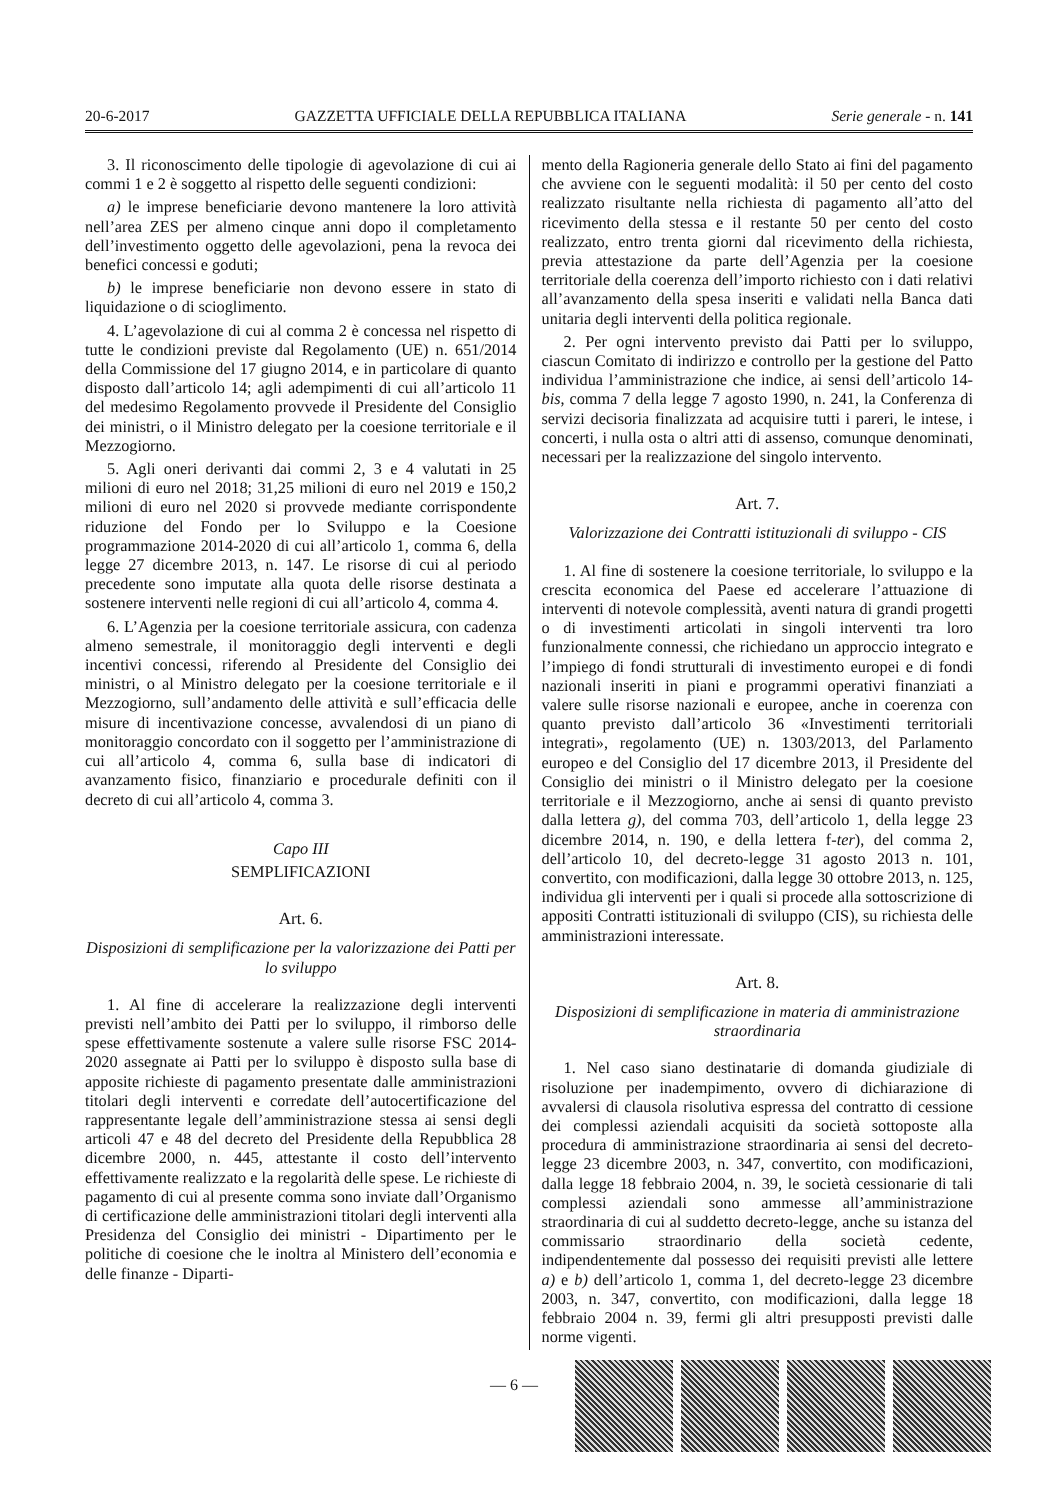20-6-2017 GAZZETTA UFFICIALE DELLA REPUBBLICA ITALIANA Serie generale - n. 141
3. Il riconoscimento delle tipologie di agevolazione di cui ai commi 1 e 2 è soggetto al rispetto delle seguenti condizioni:
a) le imprese beneficiarie devono mantenere la loro attività nell’area ZES per almeno cinque anni dopo il completamento dell’investimento oggetto delle agevolazioni, pena la revoca dei benefici concessi e goduti;
b) le imprese beneficiarie non devono essere in stato di liquidazione o di scioglimento.
4. L’agevolazione di cui al comma 2 è concessa nel rispetto di tutte le condizioni previste dal Regolamento (UE) n. 651/2014 della Commissione del 17 giugno 2014, e in particolare di quanto disposto dall’articolo 14; agli adempimenti di cui all’articolo 11 del medesimo Regolamento provvede il Presidente del Consiglio dei ministri, o il Ministro delegato per la coesione territoriale e il Mezzogiorno.
5. Agli oneri derivanti dai commi 2, 3 e 4 valutati in 25 milioni di euro nel 2018; 31,25 milioni di euro nel 2019 e 150,2 milioni di euro nel 2020 si provvede mediante corrispondente riduzione del Fondo per lo Sviluppo e la Coesione programmazione 2014-2020 di cui all’articolo 1, comma 6, della legge 27 dicembre 2013, n. 147. Le risorse di cui al periodo precedente sono imputate alla quota delle risorse destinata a sostenere interventi nelle regioni di cui all’articolo 4, comma 4.
6. L’Agenzia per la coesione territoriale assicura, con cadenza almeno semestrale, il monitoraggio degli interventi e degli incentivi concessi, riferendo al Presidente del Consiglio dei ministri, o al Ministro delegato per la coesione territoriale e il Mezzogiorno, sull’andamento delle attività e sull’efficacia delle misure di incentivazione concesse, avvalendosi di un piano di monitoraggio concordato con il soggetto per l’amministrazione di cui all’articolo 4, comma 6, sulla base di indicatori di avanzamento fisico, finanziario e procedurale definiti con il decreto di cui all’articolo 4, comma 3.
Capo III
SEMPLIFICAZIONI
Art. 6.
Disposizioni di semplificazione per la valorizzazione dei Patti per lo sviluppo
1. Al fine di accelerare la realizzazione degli interventi previsti nell’ambito dei Patti per lo sviluppo, il rimborso delle spese effettivamente sostenute a valere sulle risorse FSC 2014-2020 assegnate ai Patti per lo sviluppo è disposto sulla base di apposite richieste di pagamento presentate dalle amministrazioni titolari degli interventi e corredate dell’autocertificazione del rappresentante legale dell’amministrazione stessa ai sensi degli articoli 47 e 48 del decreto del Presidente della Repubblica 28 dicembre 2000, n. 445, attestante il costo dell’intervento effettivamente realizzato e la regolarità delle spese. Le richieste di pagamento di cui al presente comma sono inviate dall’Organismo di certificazione delle amministrazioni titolari degli interventi alla Presidenza del Consiglio dei ministri - Dipartimento per le politiche di coesione che le inoltra al Ministero dell’economia e delle finanze - Diparti-
mento della Ragioneria generale dello Stato ai fini del pagamento che avviene con le seguenti modalità: il 50 per cento del costo realizzato risultante nella richiesta di pagamento all’atto del ricevimento della stessa e il restante 50 per cento del costo realizzato, entro trenta giorni dal ricevimento della richiesta, previa attestazione da parte dell’Agenzia per la coesione territoriale della coerenza dell’importo richiesto con i dati relativi all’avanzamento della spesa inseriti e validati nella Banca dati unitaria degli interventi della politica regionale.
2. Per ogni intervento previsto dai Patti per lo sviluppo, ciascun Comitato di indirizzo e controllo per la gestione del Patto individua l’amministrazione che indice, ai sensi dell’articolo 14-bis, comma 7 della legge 7 agosto 1990, n. 241, la Conferenza di servizi decisoria finalizzata ad acquisire tutti i pareri, le intese, i concerti, i nulla osta o altri atti di assenso, comunque denominati, necessari per la realizzazione del singolo intervento.
Art. 7.
Valorizzazione dei Contratti istituzionali di sviluppo - CIS
1. Al fine di sostenere la coesione territoriale, lo sviluppo e la crescita economica del Paese ed accelerare l’attuazione di interventi di notevole complessità, aventi natura di grandi progetti o di investimenti articolati in singoli interventi tra loro funzionalmente connessi, che richiedano un approccio integrato e l’impiego di fondi strutturali di investimento europei e di fondi nazionali inseriti in piani e programmi operativi finanziati a valere sulle risorse nazionali e europee, anche in coerenza con quanto previsto dall’articolo 36 «Investimenti territoriali integrati», regolamento (UE) n. 1303/2013, del Parlamento europeo e del Consiglio del 17 dicembre 2013, il Presidente del Consiglio dei ministri o il Ministro delegato per la coesione territoriale e il Mezzogiorno, anche ai sensi di quanto previsto dalla lettera g), del comma 703, dell’articolo 1, della legge 23 dicembre 2014, n. 190, e della lettera f-ter), del comma 2, dell’articolo 10, del decreto-legge 31 agosto 2013 n. 101, convertito, con modificazioni, dalla legge 30 ottobre 2013, n. 125, individua gli interventi per i quali si procede alla sottoscrizione di appositi Contratti istituzionali di sviluppo (CIS), su richiesta delle amministrazioni interessate.
Art. 8.
Disposizioni di semplificazione in materia di amministrazione straordinaria
1. Nel caso siano destinatarie di domanda giudiziale di risoluzione per inadempimento, ovvero di dichiarazione di avvalersi di clausola risolutiva espressa del contratto di cessione dei complessi aziendali acquisiti da società sottoposte alla procedura di amministrazione straordinaria ai sensi del decreto-legge 23 dicembre 2003, n. 347, convertito, con modificazioni, dalla legge 18 febbraio 2004, n. 39, le società cessionarie di tali complessi aziendali sono ammesse all’amministrazione straordinaria di cui al suddetto decreto-legge, anche su istanza del commissario straordinario della società cedente, indipendentemente dal possesso dei requisiti previsti alle lettere a) e b) dell’articolo 1, comma 1, del decreto-legge 23 dicembre 2003, n. 347, convertito, con modificazioni, dalla legge 18 febbraio 2004 n. 39, fermi gli altri presupposti previsti dalle norme vigenti.
— 6 —